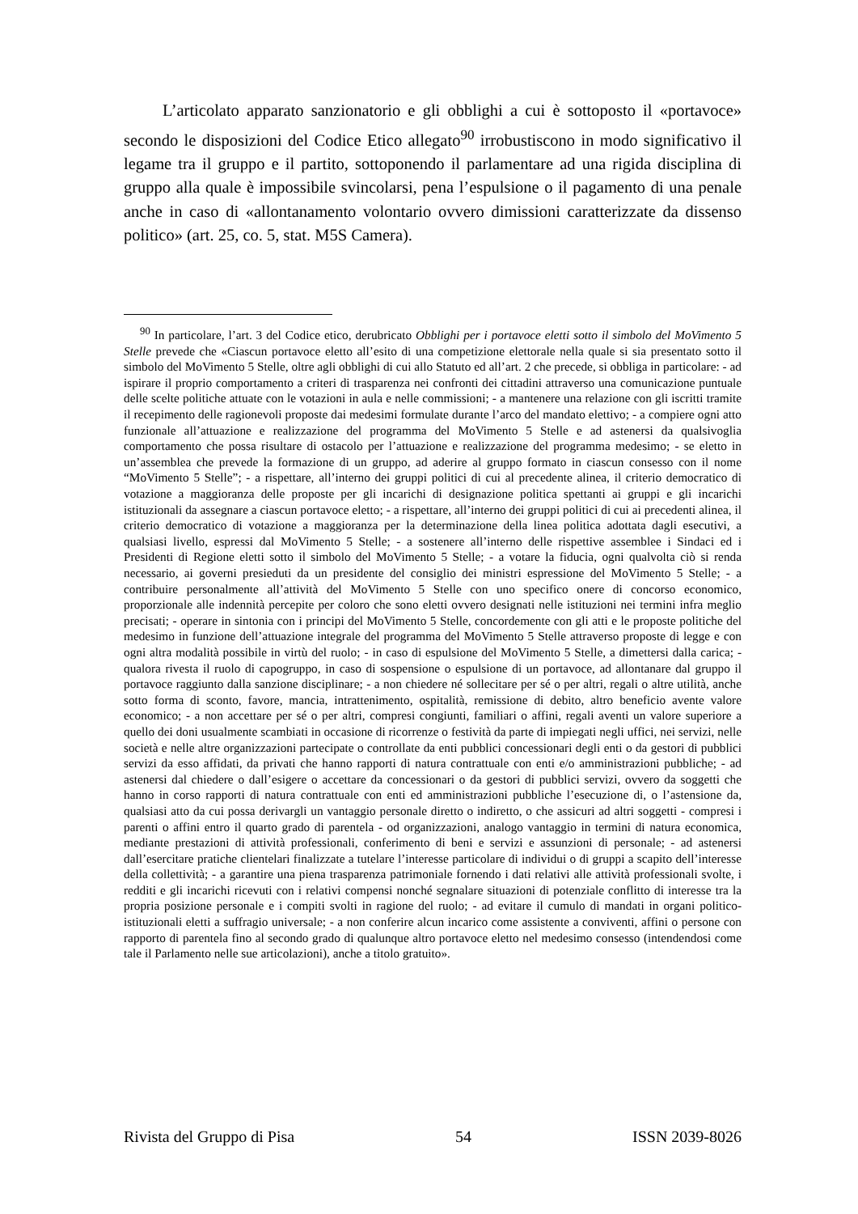L’articolato apparato sanzionatorio e gli obblighi a cui è sottoposto il «portavoce» secondo le disposizioni del Codice Etico allegato<sup>90</sup> irrobustiscono in modo significativo il legame tra il gruppo e il partito, sottoponendo il parlamentare ad una rigida disciplina di gruppo alla quale è impossibile svincolarsi, pena l’espulsione o il pagamento di una penale anche in caso di «allontanamento volontario ovvero dimissioni caratterizzate da dissenso politico» (art. 25, co. 5, stat. M5S Camera).
<sup>90</sup> In particolare, l’art. 3 del Codice etico, derubricato Obblighi per i portavoce eletti sotto il simbolo del MoVimento 5 Stelle prevede che «Ciascun portavoce eletto all’esito di una competizione elettorale nella quale si sia presentato sotto il simbolo del MoVimento 5 Stelle, oltre agli obblighi di cui allo Statuto ed all’art. 2 che precede, si obbliga in particolare: - ad ispirare il proprio comportamento a criteri di trasparenza nei confronti dei cittadini attraverso una comunicazione puntuale delle scelte politiche attuate con le votazioni in aula e nelle commissioni; - a mantenere una relazione con gli iscritti tramite il recepimento delle ragionevoli proposte dai medesimi formulate durante l’arco del mandato elettivo; - a compiere ogni atto funzionale all’attuazione e realizzazione del programma del MoVimento 5 Stelle e ad astenersi da qualsivoglia comportamento che possa risultare di ostacolo per l’attuazione e realizzazione del programma medesimo; - se eletto in un’assemblea che prevede la formazione di un gruppo, ad aderire al gruppo formato in ciascun consesso con il nome “MoVimento 5 Stelle”; - a rispettare, all’interno dei gruppi politici di cui al precedente alinea, il criterio democratico di votazione a maggioranza delle proposte per gli incarichi di designazione politica spettanti ai gruppi e gli incarichi istituzionali da assegnare a ciascun portavoce eletto; - a rispettare, all’interno dei gruppi politici di cui ai precedenti alinea, il criterio democratico di votazione a maggioranza per la determinazione della linea politica adottata dagli esecutivi, a qualsiasi livello, espressi dal MoVimento 5 Stelle; - a sostenere all’interno delle rispettive assemblee i Sindaci ed i Presidenti di Regione eletti sotto il simbolo del MoVimento 5 Stelle; - a votare la fiducia, ogni qualvolta ciò si renda necessario, ai governi presieduti da un presidente del consiglio dei ministri espressione del MoVimento 5 Stelle; - a contribuire personalmente all’attività del MoVimento 5 Stelle con uno specifico onere di concorso economico, proporzionale alle indennità percepite per coloro che sono eletti ovvero designati nelle istituzioni nei termini infra meglio precisati; - operare in sintonia con i principi del MoVimento 5 Stelle, concordemente con gli atti e le proposte politiche del medesimo in funzione dell’attuazione integrale del programma del MoVimento 5 Stelle attraverso proposte di legge e con ogni altra modalità possibile in virtù del ruolo; - in caso di espulsione del MoVimento 5 Stelle, a dimettersi dalla carica; - qualora rivesta il ruolo di capogruppo, in caso di sospensione o espulsione di un portavoce, ad allontanare dal gruppo il portavoce raggiunto dalla sanzione disciplinare; - a non chiedere né sollecitare per sé o per altri, regali o altre utilità, anche sotto forma di sconto, favore, mancia, intrattenimento, ospitalità, remissione di debito, altro beneficio avente valore economico; - a non accettare per sé o per altri, compresi congiunti, familiari o affini, regali aventi un valore superiore a quello dei doni usualmente scambiati in occasione di ricorrenze o festività da parte di impiegati negli uffici, nei servizi, nelle società e nelle altre organizzazioni partecipate o controllate da enti pubblici concessionari degli enti o da gestori di pubblici servizi da esso affidati, da privati che hanno rapporti di natura contrattuale con enti e/o amministrazioni pubbliche; - ad astenersi dal chiedere o dall’esigere o accettare da concessionari o da gestori di pubblici servizi, ovvero da soggetti che hanno in corso rapporti di natura contrattuale con enti ed amministrazioni pubbliche l’esecuzione di, o l’astensione da, qualsiasi atto da cui possa derivargli un vantaggio personale diretto o indiretto, o che assicuri ad altri soggetti - compresi i parenti o affini entro il quarto grado di parentela - od organizzazioni, analogo vantaggio in termini di natura economica, mediante prestazioni di attività professionali, conferimento di beni e servizi e assunzioni di personale; - ad astenersi dall’esercitare pratiche clientelari finalizzate a tutelare l’interesse particolare di individui o di gruppi a scapito dell’interesse della collettività; - a garantire una piena trasparenza patrimoniale fornendo i dati relativi alle attività professionali svolte, i redditi e gli incarichi ricevuti con i relativi compensi nonché segnalare situazioni di potenziale conflitto di interesse tra la propria posizione personale e i compiti svolti in ragione del ruolo; - ad evitare il cumulo di mandati in organi politico-istituzionali eletti a suffragio universale; - a non conferire alcun incarico come assistente a conviventi, affini o persone con rapporto di parentela fino al secondo grado di qualunque altro portavoce eletto nel medesimo consesso (intendendosi come tale il Parlamento nelle sue articolazioni), anche a titolo gratuito».
Rivista del Gruppo di Pisa 54 ISSN 2039-8026